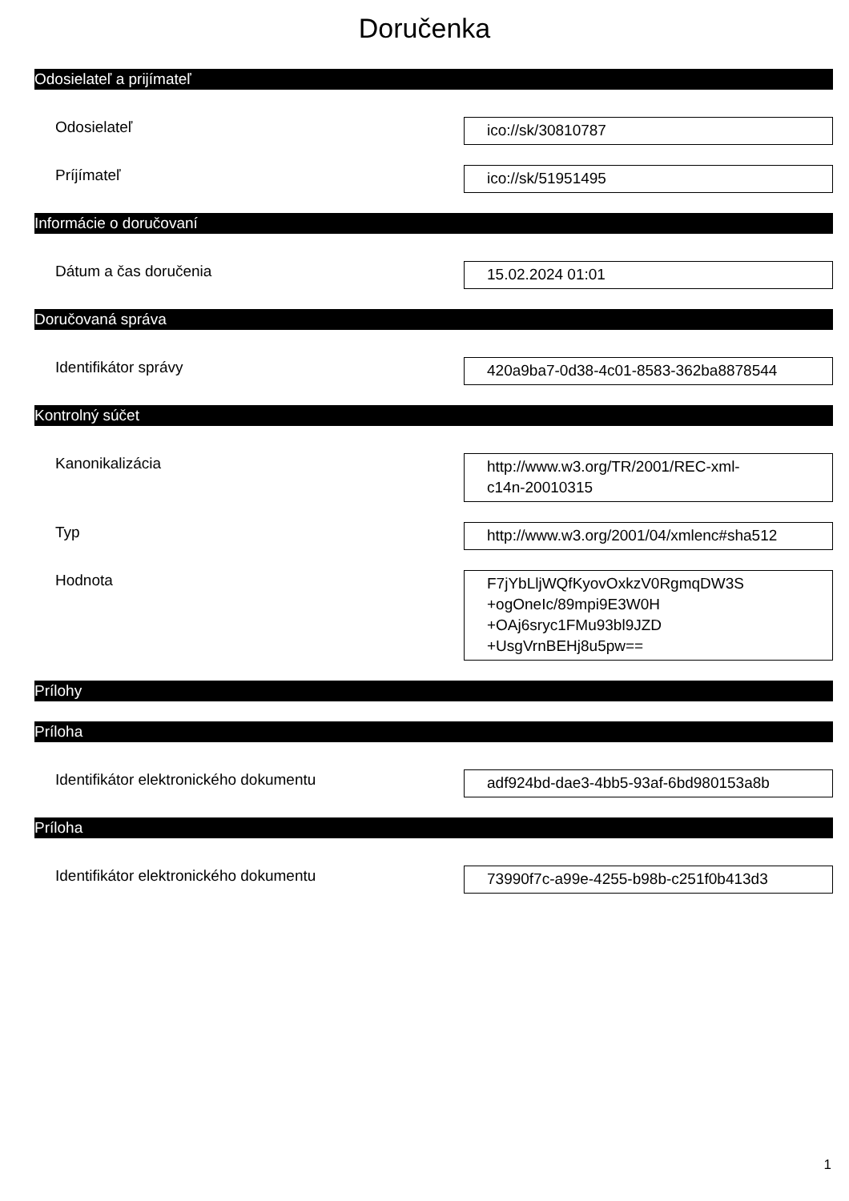Doručenka
Odosielateľ a prijímateľ
Odosielateľ
ico://sk/30810787
Príjímateľ
ico://sk/51951495
Informácie o doručovaní
Dátum a čas doručenia
15.02.2024 01:01
Doručovaná správa
Identifikátor správy
420a9ba7-0d38-4c01-8583-362ba8878544
Kontrolný súčet
Kanonikalizácia
http://www.w3.org/TR/2001/REC-xml-
c14n-20010315
Typ
http://www.w3.org/2001/04/xmlenc#sha512
Hodnota
F7jYbLljWQfKyovOxkzV0RgmqDW3S
+ogOneIc/89mpi9E3W0H
+OAj6sryc1FMu93bl9JZD
+UsgVrnBEHj8u5pw==
Prílohy
Príloha
Identifikátor elektronického dokumentu
adf924bd-dae3-4bb5-93af-6bd980153a8b
Príloha
Identifikátor elektronického dokumentu
73990f7c-a99e-4255-b98b-c251f0b413d3
1